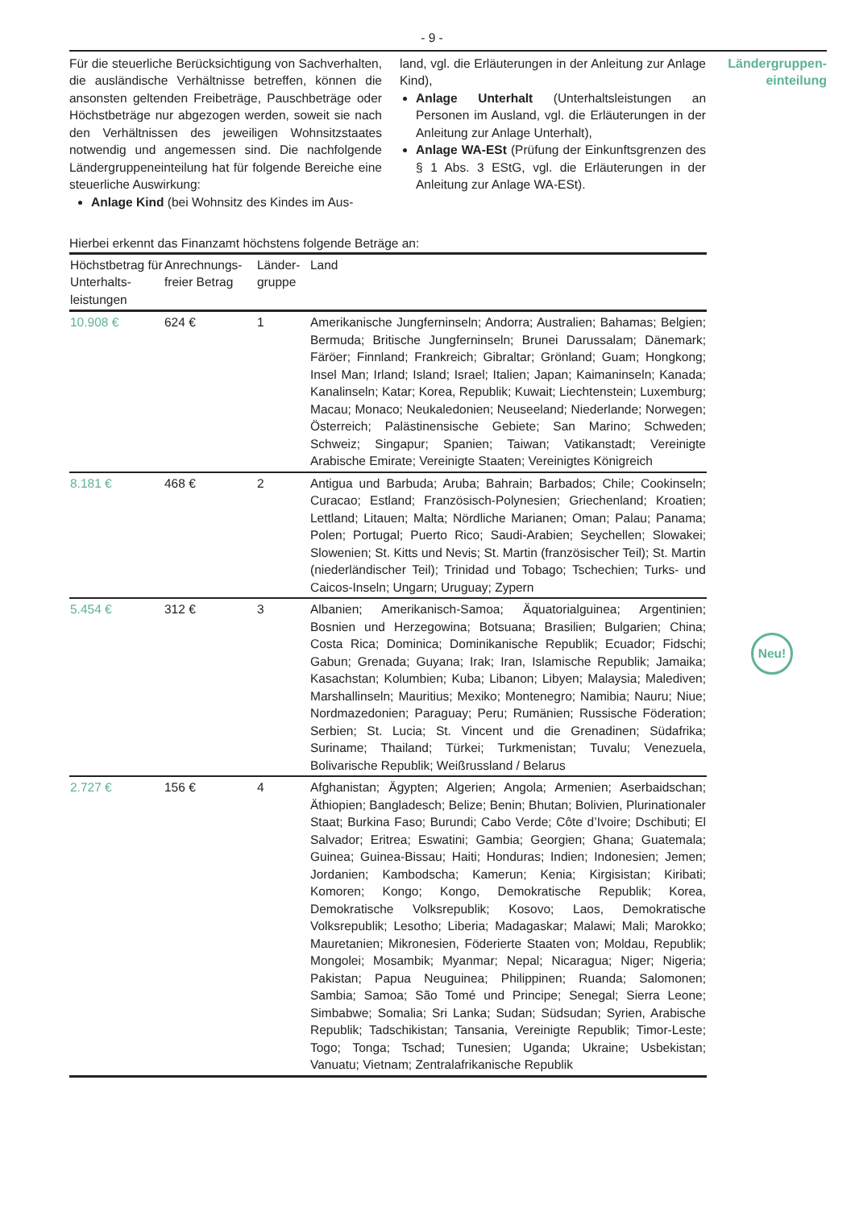- 9 -
Für die steuerliche Berücksichtigung von Sachverhalten, die ausländische Verhältnisse betreffen, können die ansonsten geltenden Freibeträge, Pauschbeträge oder Höchstbeträge nur abgezogen werden, soweit sie nach den Verhältnissen des jeweiligen Wohnsitzstaates notwendig und angemessen sind. Die nachfolgende Ländergruppeneinteilung hat für folgende Bereiche eine steuerliche Auswirkung:
Anlage Kind (bei Wohnsitz des Kindes im Aus-
land, vgl. die Erläuterungen in der Anleitung zur Anlage Kind),
Anlage Unterhalt (Unterhaltsleistungen an Personen im Ausland, vgl. die Erläuterungen in der Anleitung zur Anlage Unterhalt),
Anlage WA-ESt (Prüfung der Einkunftsgrenzen des § 1 Abs. 3 EStG, vgl. die Erläuterungen in der Anleitung zur Anlage WA-ESt).
Ländergruppen-
einteilung
Hierbei erkennt das Finanzamt höchstens folgende Beträge an:
| Höchstbetrag für Unterhalts-leistungen | Anrechnungs-freier Betrag | Länder-gruppe | Land |
| --- | --- | --- | --- |
| 10.908 € | 624 € | 1 | Amerikanische Jungferninseln; Andorra; Australien; Bahamas; Belgien; Bermuda; Britische Jungferninseln; Brunei Darussalam; Dänemark; Färöer; Finnland; Frankreich; Gibraltar; Grönland; Guam; Hongkong; Insel Man; Irland; Island; Israel; Italien; Japan; Kaimaninseln; Kanada; Kanalinseln; Katar; Korea, Republik; Kuwait; Liechtenstein; Luxemburg; Macau; Monaco; Neukaledonien; Neuseeland; Niederlande; Norwegen; Österreich; Palästinensische Gebiete; San Marino; Schweden; Schweiz; Singapur; Spanien; Taiwan; Vatikanstadt; Vereinigte Arabische Emirate; Vereinigte Staaten; Vereinigtes Königreich |
| 8.181 € | 468 € | 2 | Antigua und Barbuda; Aruba; Bahrain; Barbados; Chile; Cookinseln; Curacao; Estland; Französisch-Polynesien; Griechenland; Kroatien; Lettland; Litauen; Malta; Nördliche Marianen; Oman; Palau; Panama; Polen; Portugal; Puerto Rico; Saudi-Arabien; Seychellen; Slowakei; Slowenien; St. Kitts und Nevis; St. Martin (französischer Teil); St. Martin (niederländischer Teil); Trinidad und Tobago; Tschechien; Turks- und Caicos-Inseln; Ungarn; Uruguay; Zypern |
| 5.454 € | 312 € | 3 | Albanien; Amerikanisch-Samoa; Äquatorialguinea; Argentinien; Bosnien und Herzegowina; Botsuana; Brasilien; Bulgarien; China; Costa Rica; Dominica; Dominikanische Republik; Ecuador; Fidschi; Gabun; Grenada; Guyana; Irak; Iran, Islamische Republik; Jamaika; Kasachstan; Kolumbien; Kuba; Libanon; Libyen; Malaysia; Malediven; Marshallinseln; Mauritius; Mexiko; Montenegro; Namibia; Nauru; Niue; Nordmazedonien; Paraguay; Peru; Rumänien; Russische Föderation; Serbien; St. Lucia; St. Vincent und die Grenadinen; Südafrika; Suriname; Thailand; Türkei; Turkmenistan; Tuvalu; Venezuela, Bolivarische Republik; Weißrussland / Belarus |
| 2.727 € | 156 € | 4 | Afghanistan; Ägypten; Algerien; Angola; Armenien; Aserbaidschan; Äthiopien; Bangladesch; Belize; Benin; Bhutan; Bolivien, Plurinationaler Staat; Burkina Faso; Burundi; Cabo Verde; Côte d’Ivoire; Dschibuti; El Salvador; Eritrea; Eswatini; Gambia; Georgien; Ghana; Guatemala; Guinea; Guinea-Bissau; Haiti; Honduras; Indien; Indonesien; Jemen; Jordanien; Kambodscha; Kamerun; Kenia; Kirgisistan; Kiribati; Komoren; Kongo; Kongo, Demokratische Republik; Korea, Demokratische Volksrepublik; Kosovo; Laos, Demokratische Volksrepublik; Lesotho; Liberia; Madagaskar; Malawi; Mali; Marokko; Mauretanien; Mikronesien, Föderierte Staaten von; Moldau, Republik; Mongolei; Mosambik; Myanmar; Nepal; Nicaragua; Niger; Nigeria; Pakistan; Papua Neuguinea; Philippinen; Ruanda; Salomonen; Sambia; Samoa; São Tomé und Principe; Senegal; Sierra Leone; Simbabwe; Somalia; Sri Lanka; Sudan; Südsudan; Syrien, Arabische Republik; Tadschikistan; Tansania, Vereinigte Republik; Timor-Leste; Togo; Tonga; Tschad; Tunesien; Uganda; Ukraine; Usbekistan; Vanuatu; Vietnam; Zentralafrikanische Republik |
Neu!